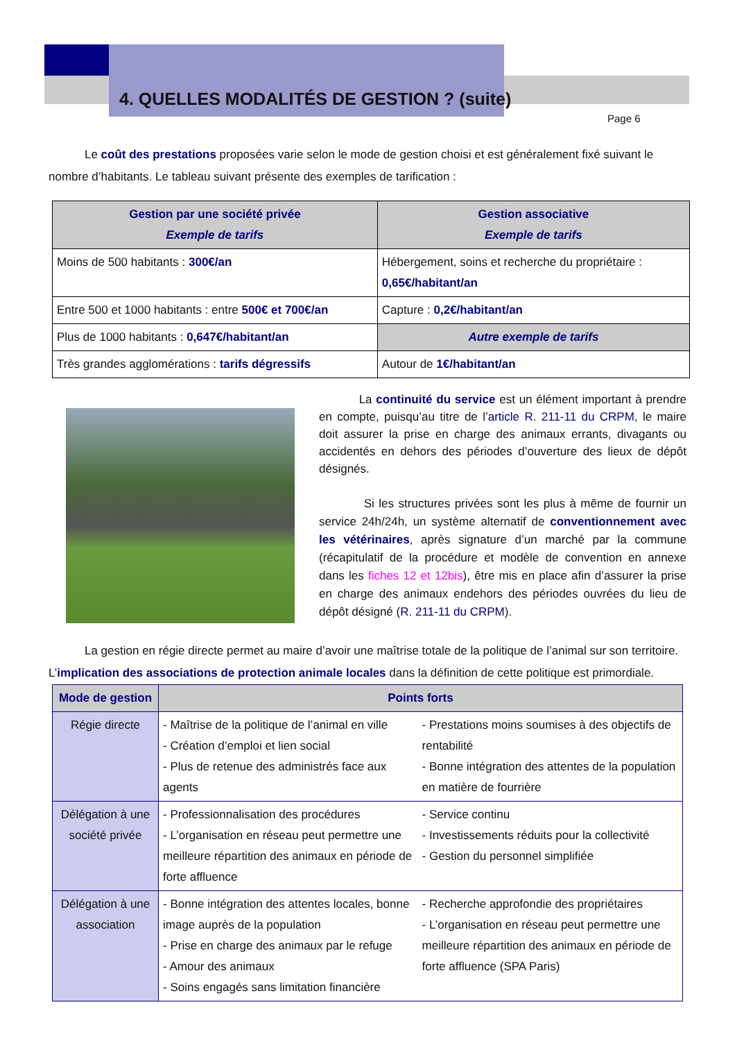4. QUELLES MODALITÉS DE GESTION ? (suite)
Page 6
Le coût des prestations proposées varie selon le mode de gestion choisi et est généralement fixé suivant le nombre d’habitants. Le tableau suivant présente des exemples de tarification :
| Gestion par une société privée Exemple de tarifs | Gestion associative Exemple de tarifs |
| --- | --- |
| Moins de 500 habitants : 300€/an | Hébergement, soins et recherche du propriétaire : 0,65€/habitant/an |
| Entre 500 et 1000 habitants : entre 500€ et 700€/an | Capture : 0,2€/habitant/an |
| Plus de 1000 habitants : 0,647€/habitant/an | Autre exemple de tarifs |
| Très grandes agglomérations : tarifs dégressifs | Autour de 1€/habitant/an |
La continuité du service est un élément important à prendre en compte, puisqu’au titre de l’article R. 211-11 du CRPM, le maire doit assurer la prise en charge des animaux errants, divagants ou accidentés en dehors des périodes d’ouverture des lieux de dépôt désignés.
Si les structures privées sont les plus à même de fournir un service 24h/24h, un système alternatif de conventionnement avec les vétérinaires, après signature d’un marché par la commune (récapitulatif de la procédure et modèle de convention en annexe dans les fiches 12 et 12bis), être mis en place afin d’assurer la prise en charge des animaux endehors des périodes ouvrées du lieu de dépôt désigné (R. 211-11 du CRPM).
La gestion en régie directe permet au maire d’avoir une maîtrise totale de la politique de l’animal sur son territoire. L’implication des associations de protection animale locales dans la définition de cette politique est primordiale.
| Mode de gestion | Points forts | |
| --- | --- | --- |
| Régie directe | - Maîtrise de la politique de l’animal en ville - Création d’emploi et lien social - Plus de retenue des administrés face aux agents | - Prestations moins soumises à des objectifs de rentabilité - Bonne intégration des attentes de la population en matière de fourrière |
| Délégation à une société privée | - Professionnalisation des procédures - L’organisation en réseau peut permettre une meilleure répartition des animaux en période de forte affluence | - Service continu - Investissements réduits pour la collectivité - Gestion du personnel simplifiée |
| Délégation à une association | - Bonne intégration des attentes locales, bonne image auprès de la population - Prise en charge des animaux par le refuge - Amour des animaux - Soins engagés sans limitation financière | - Recherche approfondie des propriétaires - L’organisation en réseau peut permettre une meilleure répartition des animaux en période de forte affluence (SPA Paris) |